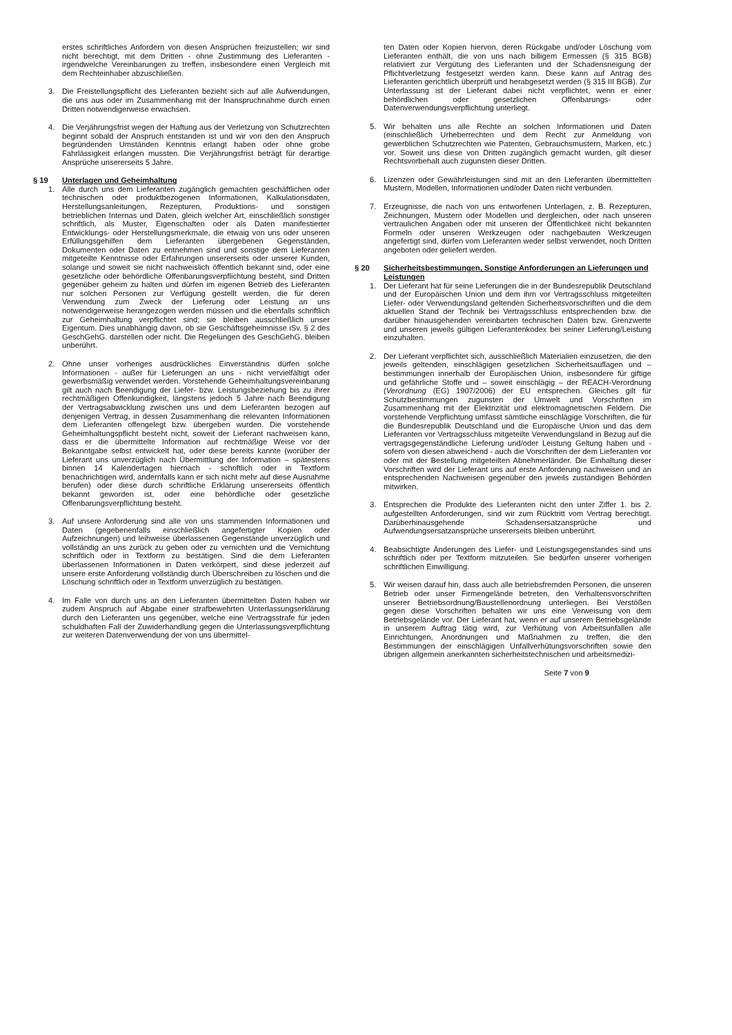erstes schriftliches Anfordern von diesen Ansprüchen freizustellen; wir sind nicht berechtigt, mit dem Dritten - ohne Zustimmung des Lieferanten - irgendwelche Vereinbarungen zu treffen, insbesondere einen Vergleich mit dem Rechteinhaber abzuschließen.
3. Die Freistellungspflicht des Lieferanten bezieht sich auf alle Aufwendungen, die uns aus oder im Zusammenhang mit der Inanspruchnahme durch einen Dritten notwendigerweise erwachsen.
4. Die Verjährungsfrist wegen der Haftung aus der Verletzung von Schutzrechten beginnt sobald der Anspruch entstanden ist und wir von den den Anspruch begründenden Umständen Kenntnis erlangt haben oder ohne grobe Fahrlässigkeit erlangen mussten. Die Verjährungsfrist beträgt für derartige Ansprüche unsererseits 5 Jahre.
§ 19 Unterlagen und Geheimhaltung
1. Alle durch uns dem Lieferanten zugänglich gemachten geschäftlichen oder technischen oder produktbezogenen Informationen, Kalkulationsdaten, Herstellungsanleitungen, Rezepturen, Produktions- und sonstigen betrieblichen Internas und Daten, gleich welcher Art, einschließlich sonstiger schriftlich, als Muster, Eigenschaften oder als Daten manifestierter Entwicklungs- oder Herstellungsmerkmale, die etwaig von uns oder unseren Erfüllungsgehilfen dem Lieferanten übergebenen Gegenständen, Dokumenten oder Daten zu entnehmen sind und sonstige dem Lieferanten mitgeteilte Kenntnisse oder Erfahrungen unsererseits oder unserer Kunden, solange und soweit sie nicht nachweislich öffentlich bekannt sind, oder eine gesetzliche oder behördliche Offenbarungsverpflichtung besteht, sind Dritten gegenüber geheim zu halten und dürfen im eigenen Betrieb des Lieferanten nur solchen Personen zur Verfügung gestellt werden, die für deren Verwendung zum Zweck der Lieferung oder Leistung an uns notwendigerweise herangezogen werden müssen und die ebenfalls schriftlich zur Geheimhaltung verpflichtet sind; sie bleiben ausschließlich unser Eigentum. Dies unabhängig davon, ob sie Geschäftsgeheimnisse iSv. § 2 des GeschGehG. darstellen oder nicht. Die Regelungen des GeschGehG. bleiben unberührt.
2. Ohne unser vorheriges ausdrückliches Einverständnis dürfen solche Informationen - außer für Lieferungen an uns - nicht vervielfältigt oder gewerbsmäßig verwendet werden. Vorstehende Geheimhaltungsvereinbarung gilt auch nach Beendigung der Liefer- bzw. Leistungsbeziehung bis zu ihrer rechtmäßigen Offenkundigkeit, längstens jedoch 5 Jahre nach Beendigung der Vertragsabwicklung zwischen uns und dem Lieferanten bezogen auf denjenigen Vertrag, in dessen Zusammenhang die relevanten Informationen dem Lieferanten offengelegt bzw. übergeben wurden. Die vorstehende Geheimhaltungspflicht besteht nicht, soweit der Lieferant nachweisen kann, dass er die übermittelte Information auf rechtmäßige Weise vor der Bekanntgabe selbst entwickelt hat, oder diese bereits kannte (worüber der Lieferant uns unverzüglich nach Übermittlung der Information – spätestens binnen 14 Kalendertagen hiernach - schriftlich oder in Textform benachrichtigen wird, andernfalls kann er sich nicht mehr auf diese Ausnahme berufen) oder diese durch schriftliche Erklärung unsererseits öffentlich bekannt geworden ist, oder eine behördliche oder gesetzliche Offenbarungsverpflichtung besteht.
3. Auf unsere Anforderung sind alle von uns stammenden Informationen und Daten (gegebenenfalls einschließlich angefertigter Kopien oder Aufzeichnungen) und leihweise überlassenen Gegenstände unverzüglich und vollständig an uns zurück zu geben oder zu vernichten und die Vernichtung schriftlich oder in Textform zu bestätigen. Sind die dem Lieferanten überlassenen Informationen in Daten verkörpert, sind diese jederzeit auf unsere erste Anforderung vollständig durch Überschreiben zu löschen und die Löschung schriftlich oder in Textform unverzüglich zu bestätigen.
4. Im Falle von durch uns an den Lieferanten übermittelten Daten haben wir zudem Anspruch auf Abgabe einer strafbewehrten Unterlassungserklärung durch den Lieferanten uns gegenüber, welche eine Vertragsstrafe für jeden schuldhaften Fall der Zuwiderhandlung gegen die Unterlassungsverpflichtung zur weiteren Datenverwendung der von uns übermittel-
ten Daten oder Kopien hiervon, deren Rückgabe und/oder Löschung vom Lieferanten enthält, die von uns nach billigem Ermessen (§ 315 BGB) relativiert zur Vergütung des Lieferanten und der Schadensneigung der Pflichtverletzung festgesetzt werden kann. Diese kann auf Antrag des Lieferanten gerichtlich überprüft und herabgesetzt werden (§ 315 III BGB). Zur Unterlassung ist der Lieferant dabei nicht verpflichtet, wenn er einer behördlichen oder gesetzlichen Offenbarungs- oder Datenverwendungsverpflichtung unterliegt.
5. Wir behalten uns alle Rechte an solchen Informationen und Daten (einschließlich Urheberrechten und dem Recht zur Anmeldung von gewerblichen Schutzrechten wie Patenten, Gebrauchsmustern, Marken, etc.) vor. Soweit uns diese von Dritten zugänglich gemacht wurden, gilt dieser Rechtsvorbehalt auch zugunsten dieser Dritten.
6. Lizenzen oder Gewährleistungen sind mit an den Lieferanten übermittelten Mustern, Modellen, Informationen und/oder Daten nicht verbunden.
7. Erzeugnisse, die nach von uns entworfenen Unterlagen, z. B. Rezepturen, Zeichnungen, Mustern oder Modellen und dergleichen, oder nach unseren vertraulichen Angaben oder mit unseren der Öffentlichkeit nicht bekannten Formeln oder unseren Werkzeugen oder nachgebauten Werkzeugen angefertigt sind, dürfen vom Lieferanten weder selbst verwendet, noch Dritten angeboten oder geliefert werden.
§ 20 Sicherheitsbestimmungen, Sonstige Anforderungen an Lieferungen und Leistungen
1. Der Lieferant hat für seine Lieferungen die in der Bundesrepublik Deutschland und der Europäischen Union und dem ihm vor Vertragsschluss mitgeteilten Liefer- oder Verwendungsland geltenden Sicherheitsvorschriften und die dem aktuellen Stand der Technik bei Vertragsschluss entsprechenden bzw. die darüber hinausgehenden vereinbarten technischen Daten bzw. Grenzwerte und unseren jeweils gültigen Lieferantenkodex bei seiner Lieferung/Leistung einzuhalten.
2. Der Lieferant verpflichtet sich, ausschließlich Materialien einzusetzen, die den jeweils geltenden, einschlägigen gesetzlichen Sicherheitsauflagen und –bestimmungen innerhalb der Europäischen Union, insbesondere für giftige und gefährliche Stoffe und – soweit einschlägig – der REACH-Verordnung (Verordnung (EG) 1907/2006) der EU entsprechen. Gleiches gilt für Schutzbestimmungen zugunsten der Umwelt und Vorschriften im Zusammenhang mit der Elektrizität und elektromagnetischen Feldern. Die vorstehende Verpflichtung umfasst sämtliche einschlägige Vorschriften, die für die Bundesrepublik Deutschland und die Europäische Union und das dem Lieferanten vor Vertragsschluss mitgeteilte Verwendungsland in Bezug auf die vertragsgegenständliche Lieferung und/oder Leistung Geltung haben und - sofern von diesen abweichend - auch die Vorschriften der dem Lieferanten vor oder mit der Bestellung mitgeteilten Abnehmerländer. Die Einhaltung dieser Vorschriften wird der Lieferant uns auf erste Anforderung nachweisen und an entsprechenden Nachweisen gegenüber den jeweils zuständigen Behörden mitwirken.
3. Entsprechen die Produkte des Lieferanten nicht den unter Ziffer 1. bis 2. aufgestellten Anforderungen, sind wir zum Rücktritt vom Vertrag berechtigt. Darüberhinausgehende Schadensersatzansprüche und Aufwendungsersatzansprüche unsererseits bleiben unberührt.
4. Beabsichtigte Änderungen des Liefer- und Leistungsgegenstandes sind uns schriftlich oder per Textform mitzuteilen. Sie bedürfen unserer vorherigen schriftlichen Einwilligung.
5. Wir weisen darauf hin, dass auch alle betriebsfremden Personen, die unseren Betrieb oder unser Firmengelände betreten, den Verhaltensvorschriften unserer Betriebsordnung/Baustellenordnung unterliegen. Bei Verstößen gegen diese Vorschriften behalten wir uns eine Verweisung von dem Betriebsgelände vor. Der Lieferant hat, wenn er auf unserem Betriebsgelände in unserem Auftrag tätig wird, zur Verhütung von Arbeitsunfällen alle Einrichtungen, Anordnungen und Maßnahmen zu treffen, die den Bestimmungen der einschlägigen Unfallverhütungsvorschriften sowie den übrigen allgemein anerkannten sicherheitstechnischen und arbeitsmedizi-
Seite 7 von 9